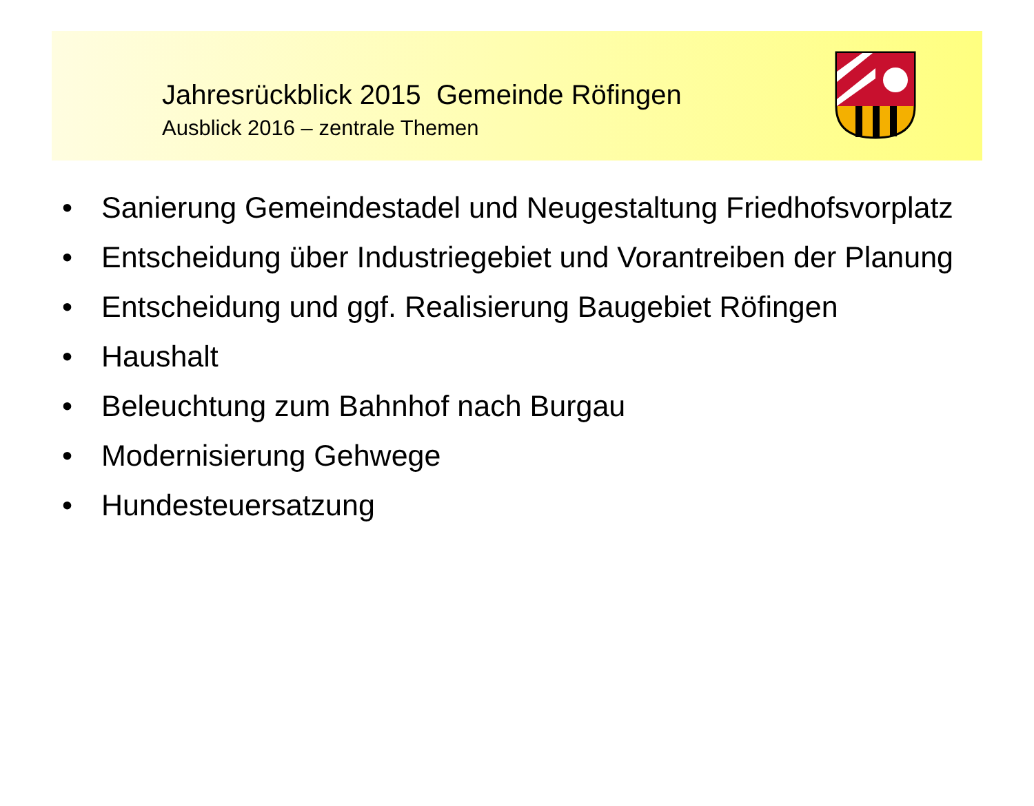Jahresrückblick 2015 Gemeinde Röfingen
Ausblick 2016 – zentrale Themen
• Sanierung Gemeindestadel und Neugestaltung Friedhofsvorplatz
• Entscheidung über Industriegebiet und Vorantreiben der Planung
• Entscheidung und ggf. Realisierung Baugebiet Röfingen
• Haushalt
• Beleuchtung zum Bahnhof nach Burgau
• Modernisierung Gehwege
• Hundesteuersatzung